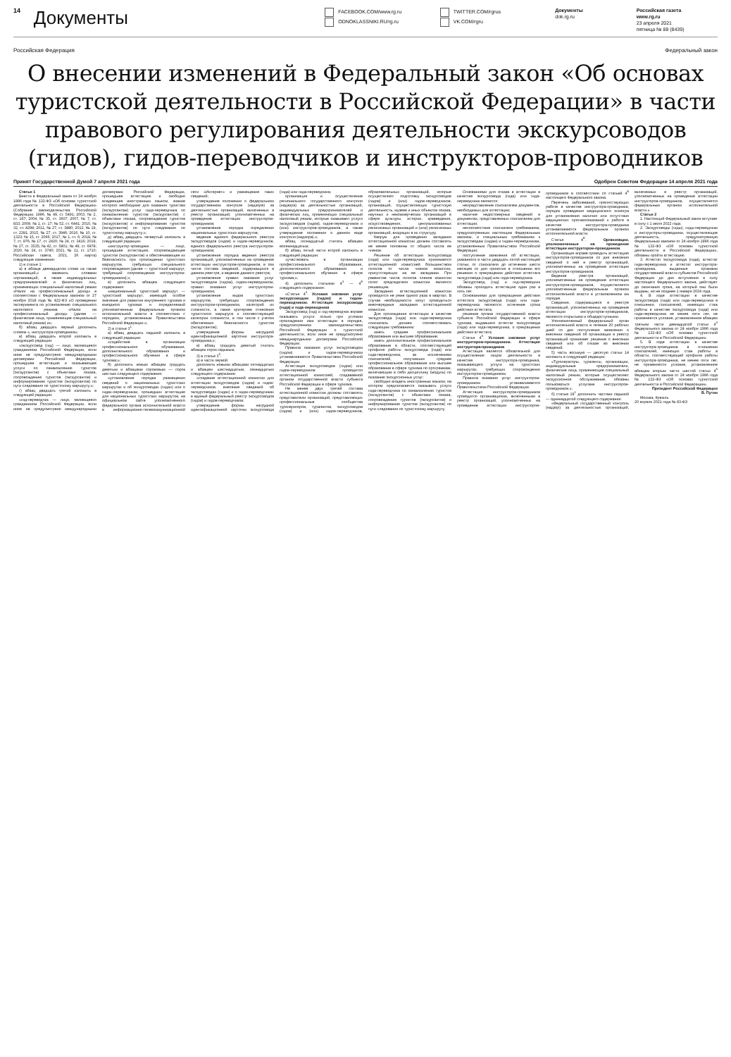14
Документы
FACEBOOK.COM/www.rg.ru
ODNOKLASSNIKI.RU/rg.ru
TWITTER.COM/rgrus
VK.COM/rgru
Документы
dok.rg.ru
Российская газета
www.rg.ru
23 апреля 2021
пятница № 88 (8439)
Российская Федерация Федеральный закон
О внесении изменений в Федеральный закон «Об основах туристской деятельности в Российской Федерации» в части правового регулирования деятельности экскурсоводов (гидов), гидов-переводчиков и инструкторов-проводников
Принят Государственной Думой 7 апреля 2021 года Одобрен Советом Федерации 14 апреля 2021 года
Статья 1
Внести в Федеральный закон от 24 ноября 1996 года № 132-ФЗ «Об основах туристской деятельности в Российской Федерации» (Собрание законодательства Российской Федерации, 1996, № 49, ст. 5491; 2003, № 2, ст. 167; 2004, № 35, ст. 3607; 2007, № 7, ст. 833; 2009, № 1, ст. 17; № 52, ст. 6441; 2010, № 32, ст. 4298; 2011, № 27, ст. 3880; 2012, № 19, ст. 2281; 2015, № 27, ст. 3946; 2016, № 10, ст. 1323; № 15, ст. 2066; 2017, № 1, ст. 6; 2018, № 7, ст. 976; № 17, ст. 2420; № 24, ст. 3416; 2019, № 27, ст. 3535; № 42, ст. 5801; № 49, ст. 6978; 2020, № 24, ст. 3740; 2021, № 11, ст. 1710; Российская газета, 2021, 26 марта) следующие изменения:
1) в статье 1:
а) в абзаце двенадцатом слова «а также организаций,» заменить словами «организаций, а также индивидуальных предпринимателей и физических лиц, применяющих специальный налоговый режим «Налог на профессиональный доход» в соответствии с Федеральным законом от 27 ноября 2018 года № 422-ФЗ «О проведении эксперимента по установлению специального налогового режима «Налог на профессиональный доход» (далее — физические лица, применяющие специальный налоговый режим) и»;
б) абзац двадцать первый дополнить словом «, инструктора-проводника»;
в) абзац двадцать второй изложить в следующей редакции:
«экскурсовод (гид) — лицо, являющееся гражданином Российской Федерации, если иное не предусмотрено международными договорами Российской Федерации, прошедшее аттестацию и оказывающее услуги по ознакомлению туристов (экскурсантов) с объектами показа, сопровождению туристов (экскурсантов) и информированию туристов (экскурсантов) по пути следования по туристскому маршруту;»;
г) абзац двадцать третий изложить в следующей редакции:
«гид-переводчик — лицо, являющееся гражданином Российской Федерации, если иное не предусмотрено международными договорами Российской Федерации, прошедшее аттестацию и свободно владеющее иностранным языком, знание которого необходимо для оказания туристам (экскурсантам) услуг гида-переводчика по ознакомлению туристов (экскурсантов) с объектами показа, сопровождению туристов (экскурсантов) и информированию туристов (экскурсантов) по пути следования по туристскому маршруту;»;
д) абзац двадцать четвертый изложить в следующей редакции:
«инструктор-проводник — лицо, прошедшее аттестацию, сопровождающее туристов (экскурсантов) и обеспечивающее их безопасность при прохождении туристских маршрутов, требующих специального сопровождения (далее — туристский маршрут, требующий сопровождения инструктором-проводником);»;
е) дополнить абзацем следующего содержания:
«национальный туристский маршрут — туристский маршрут, имеющий особое значение для развития внутреннего туризма и въездного туризма и определяемый уполномоченным федеральным органом исполнительной власти в соответствии с порядком, установленным Правительством Российской Федерации.»;
2) в статье 3<sup>1</sup>:
а) абзац двадцать седьмой изложить в следующей редакции:
«содействие в организации профессионального образования, дополнительного образования и профессионального обучения в сфере туризма;»;
б) дополнить новым абзацем тридцать девятым и абзацами сороковым — сорок шестым следующего содержания:
«установление порядка размещения сведений о национальных туристских маршрутах и об экскурсоводах (гидах) или о гидах-переводчиках, прошедших аттестацию для национальных туристских маршрутов, на официальном сайте уполномоченного федерального органа исполнительной власти в информационно-телекоммуникационной сети «Интернет» и размещение таких сведений;
утверждение положения о федеральном государственном контроле (надзоре) за деятельностью организаций, включенных в реестр организаций, уполномоченных на проведение аттестации инструкторов-проводников;
установление порядка определения национальных туристских маршрутов;
ведение единого федерального реестра экскурсоводов (гидов) и гидов-переводчиков, единого федерального реестра инструкторов-проводников;
установление порядка ведения реестра организаций, уполномоченных на проведение аттестации инструкторов-проводников, в том числе состава сведений, содержащихся в данном реестре, и ведение данного реестра;
установление правил оказания услуг экскурсоводом (гидом), гидом-переводчиком, правил оказания услуг инструктором-проводником;
установление видов туристских маршрутов, требующих сопровождения инструктором-проводником, категорий их сложности, а также критериев отнесения туристского маршрута к соответствующей категории сложности, в том числе с учетом обеспечения безопасности туристов (экскурсантов);
утверждение формы нагрудной идентификационной карточки инструктора-проводника;»;
в) абзац тридцать девятый считать абзацем сорок седьмым;
3) в статье 3<sup>2</sup>:
а) в части первой:
дополнить новыми абзацами пятнадцатым и абзацем шестнадцатым, семнадцатым следующего содержания:
«создание аттестационной комиссии для аттестации экскурсоводов (гидов) и гидов-переводчиков, внесение сведений об экскурсоводах (гидах) и о гидах-переводчиках в единый федеральный реестр экскурсоводов (гидов) и гидов-переводчиков;
утверждение формы нагрудной идентификационной карточки экскурсовода (гида) или гида-переводчика;
организация и осуществление регионального государственного контроля (надзора) за деятельностью организаций, индивидуальных предпринимателей и физических лиц, применяющих специальный налоговый режим, которые оказывают услуги экскурсоводов (гидов), гидов-переводчиков и (или) инструкторов-проводников, а также утверждение положения о данном виде контроля (надзора).»;
абзац пятнадцатый считать абзацем восемнадцатым;
б) абзац пятый части второй изложить в следующей редакции:
«участвовать в организации профессионального образования, дополнительного образования и профессионального обучения в сфере туризма;»;
4) дополнить статьями 4<sup>4</sup> — 4<sup>6</sup> следующего содержания:
«Статья 4<sup>4</sup>. Условия оказания услуг экскурсоводом (гидом) и гидом-переводчиком. Аттестация экскурсовода (гида) и гида-переводчика
Экскурсовод (гид) и гид-переводчик вправе оказывать услуги только при условии прохождения ими аттестации в порядке, предусмотренном законодательством Российской Федерации о туристской деятельности, если иное не предусмотрено международными договорами Российской Федерации.
Правила оказания услуг экскурсоводом (гидом) и гидом-переводчиком устанавливаются Правительством Российской Федерации.
Аттестация экскурсоводов (гидов) или гидов-переводчиков проводится аттестационной комиссией, создаваемой органом государственной власти субъекта Российской Федерации в сфере туризма.
Не менее двух третей состава аттестационной комиссии должны составлять представители организаций, представляющих профессиональные сообщества туроператоров, турагентов, экскурсоводов (гидов) и (или) гидов-переводчиков, образовательных организаций, которые осуществляют подготовку экскурсоводов (гидов) и (или) гидов-переводчиков, организаций, осуществляющих туристскую деятельность, музеев и иных объектов показа, научных и некоммерческих организаций в сфере культуры, истории, краеведения, искусствоведения, централизованных религиозных организаций и (или) религиозных организаций, входящих в их структуру.
Кворум для проведения заседания аттестационной комиссии должен составлять не менее половины от общего числа ее членов.
Решение об аттестации экскурсовода (гида) или гида-переводчика принимается аттестационной комиссией большинством голосов от числа членов комиссии, присутствующих на ее заседании. При равенстве числа голосов членов комиссии голос председателя комиссии является решающим.
Заседания аттестационной комиссии проводятся не реже одного раза в квартал. В случае необходимости могут проводиться внеочередные заседания аттестационной комиссии.
Для прохождения аттестации в качестве экскурсовода (гида) или гида-переводчика соискатель должен соответствовать следующим требованиям:
иметь среднее профессиональное образование или высшее образование;
иметь дополнительное профессиональное образование в области, соответствующей профилю работы экскурсовода (гида) или гида-переводчика, за исключением соискателей, получивших среднее профессиональное образование или высшее образование в сфере туризма по программам, включающим в себя дисциплину (модуль) по оказанию экскурсионных услуг;
свободно владеть иностранным языком, на котором предполагается оказывать услуги гида-переводчика по ознакомлению туристов (экскурсантов) с объектами показа, сопровождению туристов (экскурсантов) и информированию туристов (экскурсантов) по пути следования по туристскому маршруту.
Основаниями для отказа в аттестации в качестве экскурсовода (гида) или гида-переводчика являются:
непредставление соискателем документов, необходимых для аттестации;
наличие недостоверных сведений в документах, представленных соискателем для аттестации;
несоответствие соискателя требованиям, предусмотренным настоящим Федеральным законом, и специальным требованиям к экскурсоводам (гидам) и гидам-переводчикам, установленным Правительством Российской Федерации;
поступление заявления об аттестации, указанного в части двадцать пятой настоящей статьи, от соискателя до истечения шести месяцев со дня принятия в отношении его решения о прекращении действия аттестата экскурсовода (гида) или гида-переводчика.
Экскурсовод (гид) и гид-переводчик обязаны проходить аттестацию один раз в пять лет.
Основаниями для прекращения действия аттестата экскурсовода (гида) или гида-переводчика являются: истечение срока действия аттестата;
решение органа государственной власти субъекта Российской Федерации в сфере туризма, выдавшего аттестат экскурсовода (гида) или гида-переводчика, о прекращении действия аттестата.
Статья 4<sup>5</sup>. Условия оказания услуг инструктором-проводником. Аттестация инструктора-проводника
Аттестация является обязательной для осуществления лицом деятельности в качестве инструктора-проводника, оказывающего услуги на туристских маршрутах, требующих сопровождения инструктором-проводником.
Правила оказания услуг инструктором-проводником устанавливаются Правительством Российской Федерации.
Аттестация инструкторов-проводников проводится организациями, включенными в реестр организаций, уполномоченных на проведение аттестации инструкторов-проводников в соответствии со статьей 4<sup>6</sup> настоящего Федерального закона.
Перечень заболеваний, препятствующих работе в качестве инструктора-проводника, порядок проведения медицинского осмотра для установления наличия или отсутствия медицинских противопоказаний к работе в качестве инструктора-проводника устанавливаются федеральным органом исполнительной власти.
Статья 4<sup>6</sup>. Организации, уполномоченные на проведение аттестации инструкторов-проводников
Организация вправе проводить аттестацию инструкторов-проводников со дня внесения сведений о ней в реестр организаций, уполномоченных на проведение аттестации инструкторов-проводников.
Ведение реестра организаций, уполномоченных на проведение аттестации инструкторов-проводников, осуществляется уполномоченным федеральным органом исполнительной власти в установленном им порядке.
Сведения, содержащиеся в реестре организаций, уполномоченных на проведение аттестации инструкторов-проводников, являются открытыми и общедоступными.
Уполномоченный федеральный орган исполнительной власти в течение 20 рабочих дней со дня поступления заявления о внесении сведений об организации в реестр организаций принимает решение о внесении сведений или об отказе во внесении сведений.
5) часть восьмую — десятую статьи 14 изложить в следующей редакции:
«Туроператоры, турагенты, организации, индивидуальные предприниматели, физические лица, применяющие специальный налоговый режим, которые осуществляют экскурсионное обслуживание, обязаны пользоваться услугами инструкторов-проводников.»;
6) статью 19<sup>1</sup> дополнить частями седьмой — одиннадцатой следующего содержания:
«Федеральный государственный контроль (надзор) за деятельностью организаций, включенных в реестр организаций, уполномоченных на проведение аттестации инструкторов-проводников, осуществляется федеральным органом исполнительной власти.»
Статья 2
1. Настоящий Федеральный закон вступает в силу с 1 июля 2022 года.
2. Экскурсоводы (гиды), гиды-переводчики и инструкторы-проводники, осуществляющие деятельность, предусмотренную Федеральным законом от 24 ноября 1996 года № 132-ФЗ «Об основах туристской деятельности в Российской Федерации», обязаны пройти аттестацию.
3. Аттестат экскурсовода (гида), аттестат гида-переводчика и аттестат инструктора-проводника, выданные органами государственной власти субъектов Российской Федерации до дня вступления в силу настоящего Федерального закона, действуют до окончания срока, на который они были выданы, но не позднее 1 января 2024 года.
4. В ходе аттестации в качестве экскурсовода (гида) или гида-переводчика в отношении соискателей, имеющих стаж работы в качестве экскурсовода (гида) или гида-переводчика не менее пяти лет, не применяется условие, установленное абзацем третьим части двенадцатой статьи 4<sup>4</sup> Федерального закона от 24 ноября 1996 года № 132-ФЗ «Об основах туристской деятельности в Российской Федерации».
5. В ходе аттестации в качестве инструктора-проводника в отношении соискателей, имеющих стаж работы в области, соответствующей профилю работы инструктора-проводника, не менее пяти лет, не применяется условие, установленное абзацем вторым части шестой статьи 4<sup>5</sup> Федерального закона от 24 ноября 1996 года № 132-ФЗ «Об основах туристской деятельности в Российской Федерации».
Президент Российской Федерации
В. Путин
Москва, Кремль
20 апреля 2021 года № 93-ФЗ